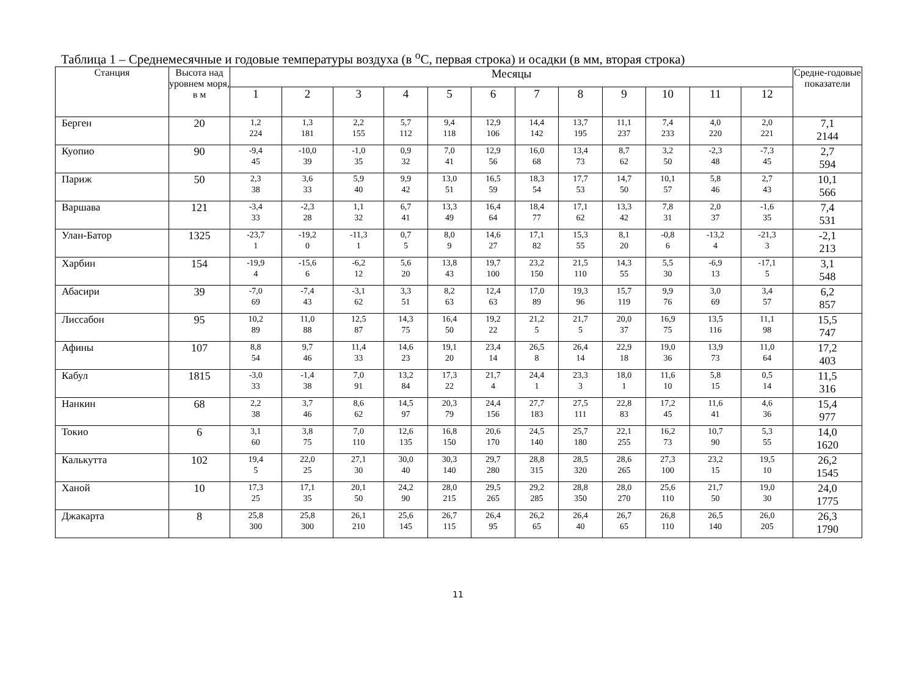Таблица 1 – Среднемесячные и годовые температуры воздуха (в <sup>о</sup>С, первая строка) и осадки (в мм, вторая строка)
| Станция | Высота над уровнем моря, в м | Месяцы | | | | | | | | | | | | Средне-годовые показатели |
| --- | --- | --- | --- | --- | --- | --- | --- | --- | --- | --- | --- | --- | --- | --- |
| | | 1 | 2 | 3 | 4 | 5 | 6 | 7 | 8 | 9 | 10 | 11 | 12 | |
| Берген | 20 | 1,2 224 | 1,3 181 | 2,2 155 | 5,7 112 | 9,4 118 | 12,9 106 | 14,4 142 | 13,7 195 | 11,1 237 | 7,4 233 | 4,0 220 | 2,0 221 | 7,1 2144 |
| Куопио | 90 | -9,4 45 | -10,0 39 | -1,0 35 | 0,9 32 | 7,0 41 | 12,9 56 | 16,0 68 | 13,4 73 | 8,7 62 | 3,2 50 | -2,3 48 | -7,3 45 | 2,7 594 |
| Париж | 50 | 2,3 38 | 3,6 33 | 5,9 40 | 9,9 42 | 13,0 51 | 16,5 59 | 18,3 54 | 17,7 53 | 14,7 50 | 10,1 57 | 5,8 46 | 2,7 43 | 10,1 566 |
| Варшава | 121 | -3,4 33 | -2,3 28 | 1,1 32 | 6,7 41 | 13,3 49 | 16,4 64 | 18,4 77 | 17,1 62 | 13,3 42 | 7,8 31 | 2,0 37 | -1,6 35 | 7,4 531 |
| Улан-Батор | 1325 | -23,7 1 | -19,2 0 | -11,3 1 | 0,7 5 | 8,0 9 | 14,6 27 | 17,1 82 | 15,3 55 | 8,1 20 | -0,8 6 | -13,2 4 | -21,3 3 | -2,1 213 |
| Харбин | 154 | -19,9 4 | -15,6 6 | -6,2 12 | 5,6 20 | 13,8 43 | 19,7 100 | 23,2 150 | 21,5 110 | 14,3 55 | 5,5 30 | -6,9 13 | -17,1 5 | 3,1 548 |
| Абасири | 39 | -7,0 69 | -7,4 43 | -3,1 62 | 3,3 51 | 8,2 63 | 12,4 63 | 17,0 89 | 19,3 96 | 15,7 119 | 9,9 76 | 3,0 69 | 3,4 57 | 6,2 857 |
| Лиссабон | 95 | 10,2 89 | 11,0 88 | 12,5 87 | 14,3 75 | 16,4 50 | 19,2 22 | 21,2 5 | 21,7 5 | 20,0 37 | 16,9 75 | 13,5 116 | 11,1 98 | 15,5 747 |
| Афины | 107 | 8,8 54 | 9,7 46 | 11,4 33 | 14,6 23 | 19,1 20 | 23,4 14 | 26,5 8 | 26,4 14 | 22,9 18 | 19,0 36 | 13,9 73 | 11,0 64 | 17,2 403 |
| Кабул | 1815 | -3,0 33 | -1,4 38 | 7,0 91 | 13,2 84 | 17,3 22 | 21,7 4 | 24,4 1 | 23,3 3 | 18,0 1 | 11,6 10 | 5,8 15 | 0,5 14 | 11,5 316 |
| Нанкин | 68 | 2,2 38 | 3,7 46 | 8,6 62 | 14,5 97 | 20,3 79 | 24,4 156 | 27,7 183 | 27,5 111 | 22,8 83 | 17,2 45 | 11,6 41 | 4,6 36 | 15,4 977 |
| Токио | 6 | 3,1 60 | 3,8 75 | 7,0 110 | 12,6 135 | 16,8 150 | 20,6 170 | 24,5 140 | 25,7 180 | 22,1 255 | 16,2 73 | 10,7 90 | 5,3 55 | 14,0 1620 |
| Калькутта | 102 | 19,4 5 | 22,0 25 | 27,1 30 | 30,0 40 | 30,3 140 | 29,7 280 | 28,8 315 | 28,5 320 | 28,6 265 | 27,3 100 | 23,2 15 | 19,5 10 | 26,2 1545 |
| Ханой | 10 | 17,3 25 | 17,1 35 | 20,1 50 | 24,2 90 | 28,0 215 | 29,5 265 | 29,2 285 | 28,8 350 | 28,0 270 | 25,6 110 | 21,7 50 | 19,0 30 | 24,0 1775 |
| Джакарта | 8 | 25,8 300 | 25,8 300 | 26,1 210 | 25,6 145 | 26,7 115 | 26,4 95 | 26,2 65 | 26,4 40 | 26,7 65 | 26,8 110 | 26,5 140 | 26,0 205 | 26,3 1790 |
11